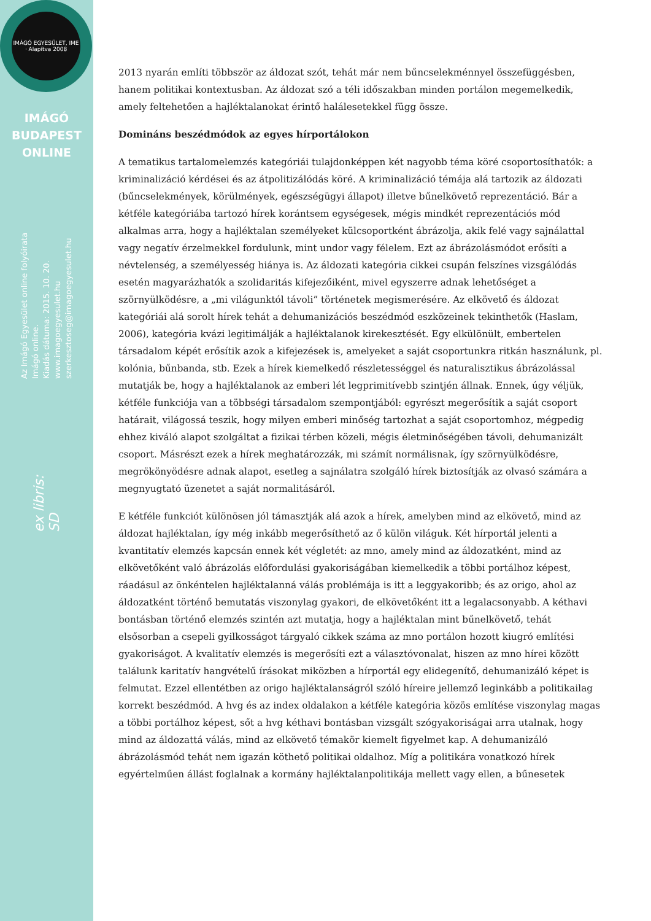IMÁGÓ EGYESÜLET, IME · Alapítva 2008
IMÁGÓ
BUDAPEST
ONLINE
Az Imágó Egyesület online folyóirata
Imágó online.
Kiadás dátuma: 2015. 10. 20.
www.imagoegyesulet.hu
szerkesztoseg@imagoegyesulet.hu
ex libris:
SD
2013 nyarán említi többször az áldozat szót, tehát már nem bűncselekménnyel összefüggésben, hanem politikai kontextusban. Az áldozat szó a téli időszakban minden portálon megemelkedik, amely feltehetően a hajléktalanokat érintő halálesetekkel függ össze.
Domináns beszédmódok az egyes hírportálokon
A tematikus tartalomelemzés kategóriái tulajdonképpen két nagyobb téma köré csoportosíthatók: a kriminalizáció kérdései és az átpolitizálódás köré. A kriminalizáció témája alá tartozik az áldozati (bűncselekmények, körülmények, egészségügyi állapot) illetve bűnelkövető reprezentáció. Bár a kétféle kategóriába tartozó hírek korántsem egységesek, mégis mindkét reprezentációs mód alkalmas arra, hogy a hajléktalan személyeket külcsoportként ábrázolja, akik felé vagy sajnálattal vagy negatív érzelmekkel fordulunk, mint undor vagy félelem. Ezt az ábrázolásmódot erősíti a névtelenség, a személyesség hiánya is. Az áldozati kategória cikkei csupán felszínes vizsgálódás esetén magyarázhatók a szolidaritás kifejezőiként, mivel egyszerre adnak lehetőséget a szörnyülködésre, a „mi világunktól távoli” történetek megismerésére. Az elkövető és áldozat kategóriái alá sorolt hírek tehát a dehumanizációs beszédmód eszközeinek tekinthetők (Haslam, 2006), kategória kvázi legitimálják a hajléktalanok kirekesztését. Egy elkülönült, embertelen társadalom képét erősítik azok a kifejezések is, amelyeket a saját csoportunkra ritkán használunk, pl. kolónia, bűnbanda, stb. Ezek a hírek kiemelkedő részletességgel és naturalisztikus ábrázolással mutatják be, hogy a hajléktalanok az emberi lét legprimitívebb szintjén állnak. Ennek, úgy véljük, kétféle funkciója van a többségi társadalom szempontjából: egyrészt megerősítik a saját csoport határait, világossá teszik, hogy milyen emberi minőség tartozhat a saját csoportomhoz, mégpedig ehhez kiváló alapot szolgáltat a fizikai térben közeli, mégis életminőségében távoli, dehumanizált csoport. Másrészt ezek a hírek meghatározzák, mi számít normálisnak, így szörnyülködésre, megrökönyödésre adnak alapot, esetleg a sajnálatra szolgáló hírek biztosítják az olvasó számára a megnyugtató üzenetet a saját normalitásáról.
E kétféle funkciót különösen jól támasztják alá azok a hírek, amelyben mind az elkövető, mind az áldozat hajléktalan, így még inkább megerősíthető az ő külön világuk. Két hírportál jelenti a kvantitatív elemzés kapcsán ennek két végletét: az mno, amely mind az áldozatként, mind az elkövetőként való ábrázolás előfordulási gyakoriságában kiemelkedik a többi portálhoz képest, ráadásul az önkéntelen hajléktalanná válás problémája is itt a leggyakoribb; és az origo, ahol az áldozatként történő bemutatás viszonylag gyakori, de elkövetőként itt a legalacsonyabb. A kéthavi bontásban történő elemzés szintén azt mutatja, hogy a hajléktalan mint bűnelkövető, tehát elsősorban a csepeli gyilkosságot tárgyaló cikkek száma az mno portálon hozott kiugró említési gyakoriságot. A kvalitatív elemzés is megerősíti ezt a választóvonalat, hiszen az mno hírei között találunk karitatív hangvételű írásokat miközben a hírportál egy elidegenítő, dehumanizáló képet is felmutat. Ezzel ellentétben az origo hajléktalanságról szóló híreire jellemző leginkább a politikailag korrekt beszédmód. A hvg és az index oldalakon a kétféle kategória közös említése viszonylag magas a többi portálhoz képest, sőt a hvg kéthavi bontásban vizsgált szógyakoriságai arra utalnak, hogy mind az áldozattá válás, mind az elkövető témakör kiemelt figyelmet kap. A dehumanizáló ábrázolásmód tehát nem igazán köthető politikai oldalhoz. Míg a politikára vonatkozó hírek egyértelműen állást foglalnak a kormány hajléktalanpolitikája mellett vagy ellen, a bűnesetek